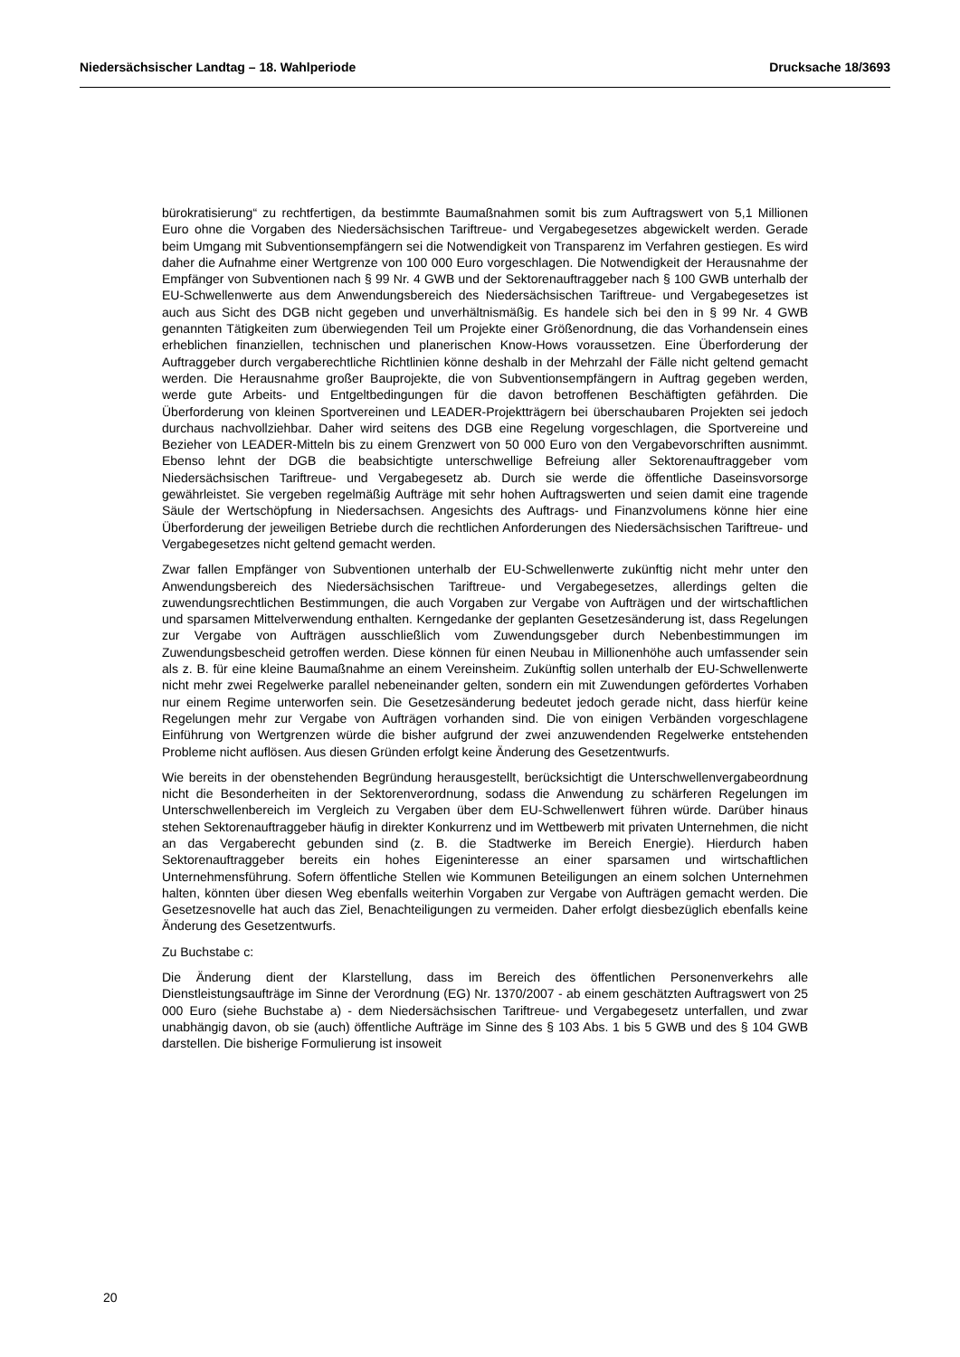Niedersächsischer Landtag – 18. Wahlperiode Drucksache 18/3693
bürokratisierung“ zu rechtfertigen, da bestimmte Baumaßnahmen somit bis zum Auftragswert von 5,1 Millionen Euro ohne die Vorgaben des Niedersächsischen Tariftreue- und Vergabegesetzes abgewickelt werden. Gerade beim Umgang mit Subventionsempfängern sei die Notwendigkeit von Transparenz im Verfahren gestiegen. Es wird daher die Aufnahme einer Wertgrenze von 100 000 Euro vorgeschlagen. Die Notwendigkeit der Herausnahme der Empfänger von Subventionen nach § 99 Nr. 4 GWB und der Sektorenauftraggeber nach § 100 GWB unterhalb der EU-Schwellenwerte aus dem Anwendungsbereich des Niedersächsischen Tariftreue- und Vergabegesetzes ist auch aus Sicht des DGB nicht gegeben und unverhältnismäßig. Es handele sich bei den in § 99 Nr. 4 GWB genannten Tätigkeiten zum überwiegenden Teil um Projekte einer Größenordnung, die das Vorhandensein eines erheblichen finanziellen, technischen und planerischen Know-Hows voraussetzen. Eine Überforderung der Auftraggeber durch vergaberechtliche Richtlinien könne deshalb in der Mehrzahl der Fälle nicht geltend gemacht werden. Die Herausnahme großer Bauprojekte, die von Subventionsempfängern in Auftrag gegeben werden, werde gute Arbeits- und Entgeltbedingungen für die davon betroffenen Beschäftigten gefährden. Die Überforderung von kleinen Sportvereinen und LEADER-Projektträgern bei überschaubaren Projekten sei jedoch durchaus nachvollziehbar. Daher wird seitens des DGB eine Regelung vorgeschlagen, die Sportvereine und Bezieher von LEADER-Mitteln bis zu einem Grenzwert von 50 000 Euro von den Vergabevorschriften ausnimmt. Ebenso lehnt der DGB die beabsichtigte unterschwellige Befreiung aller Sektorenauftraggeber vom Niedersächsischen Tariftreue- und Vergabegesetz ab. Durch sie werde die öffentliche Daseinsvorsorge gewährleistet. Sie vergeben regelmäßig Aufträge mit sehr hohen Auftragswerten und seien damit eine tragende Säule der Wertschöpfung in Niedersachsen. Angesichts des Auftrags- und Finanzvolumens könne hier eine Überforderung der jeweiligen Betriebe durch die rechtlichen Anforderungen des Niedersächsischen Tariftreue- und Vergabegesetzes nicht geltend gemacht werden.
Zwar fallen Empfänger von Subventionen unterhalb der EU-Schwellenwerte zukünftig nicht mehr unter den Anwendungsbereich des Niedersächsischen Tariftreue- und Vergabegesetzes, allerdings gelten die zuwendungsrechtlichen Bestimmungen, die auch Vorgaben zur Vergabe von Aufträgen und der wirtschaftlichen und sparsamen Mittelverwendung enthalten. Kerngedanke der geplanten Gesetzesänderung ist, dass Regelungen zur Vergabe von Aufträgen ausschließlich vom Zuwendungsgeber durch Nebenbestimmungen im Zuwendungsbescheid getroffen werden. Diese können für einen Neubau in Millionenhöhe auch umfassender sein als z. B. für eine kleine Baumaßnahme an einem Vereinsheim. Zukünftig sollen unterhalb der EU-Schwellenwerte nicht mehr zwei Regelwerke parallel nebeneinander gelten, sondern ein mit Zuwendungen gefördertes Vorhaben nur einem Regime unterworfen sein. Die Gesetzesänderung bedeutet jedoch gerade nicht, dass hierfür keine Regelungen mehr zur Vergabe von Aufträgen vorhanden sind. Die von einigen Verbänden vorgeschlagene Einführung von Wertgrenzen würde die bisher aufgrund der zwei anzuwendenden Regelwerke entstehenden Probleme nicht auflösen. Aus diesen Gründen erfolgt keine Änderung des Gesetzentwurfs.
Wie bereits in der obenstehenden Begründung herausgestellt, berücksichtigt die Unterschwellenvergabeordnung nicht die Besonderheiten in der Sektorenverordnung, sodass die Anwendung zu schärferen Regelungen im Unterschwellenbereich im Vergleich zu Vergaben über dem EU-Schwellenwert führen würde. Darüber hinaus stehen Sektorenauftraggeber häufig in direkter Konkurrenz und im Wettbewerb mit privaten Unternehmen, die nicht an das Vergaberecht gebunden sind (z. B. die Stadtwerke im Bereich Energie). Hierdurch haben Sektorenauftraggeber bereits ein hohes Eigeninteresse an einer sparsamen und wirtschaftlichen Unternehmensführung. Sofern öffentliche Stellen wie Kommunen Beteiligungen an einem solchen Unternehmen halten, könnten über diesen Weg ebenfalls weiterhin Vorgaben zur Vergabe von Aufträgen gemacht werden. Die Gesetzesnovelle hat auch das Ziel, Benachteiligungen zu vermeiden. Daher erfolgt diesbezüglich ebenfalls keine Änderung des Gesetzentwurfs.
Zu Buchstabe c:
Die Änderung dient der Klarstellung, dass im Bereich des öffentlichen Personenverkehrs alle Dienstleistungsaufträge im Sinne der Verordnung (EG) Nr. 1370/2007 - ab einem geschätzten Auftragswert von 25 000 Euro (siehe Buchstabe a) - dem Niedersächsischen Tariftreue- und Vergabegesetz unterfallen, und zwar unabhängig davon, ob sie (auch) öffentliche Aufträge im Sinne des § 103 Abs. 1 bis 5 GWB und des § 104 GWB darstellen. Die bisherige Formulierung ist insoweit
20